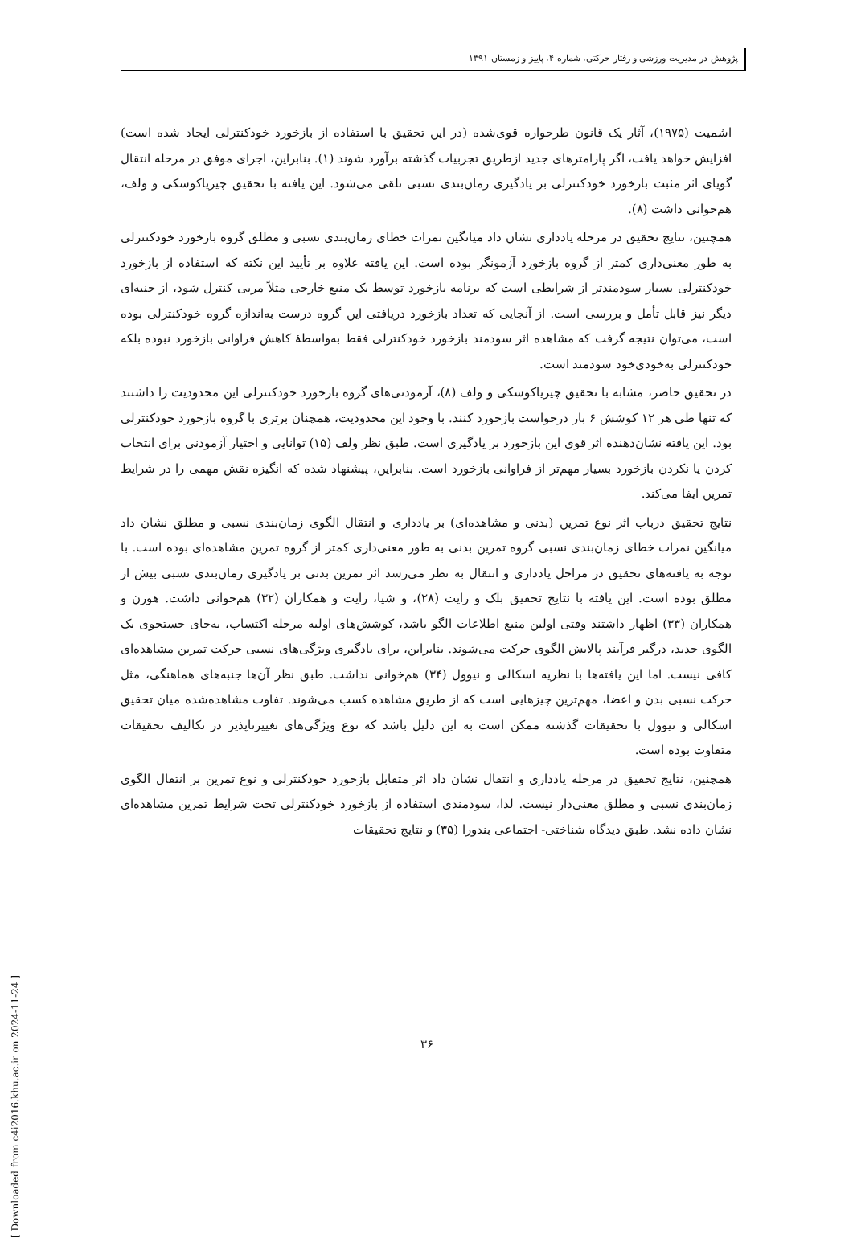پژوهش در مدیریت ورزشی و رفتار حرکتی، شماره ۴، پاییز و زمستان ۱۳۹۱
اشمیت (۱۹۷۵)، آثار یک قانون طرحواره قوی‌شده (در این تحقیق با استفاده از بازخورد خودکنترلی ایجاد شده است) افزایش خواهد یافت، اگر پارامترهای جدید ازطریق تجربیات گذشته برآورد شوند (۱). بنابراین، اجرای موفق در مرحله انتقال گویای اثر مثبت بازخورد خودکنترلی بر یادگیری زمان‌بندی نسبی تلقی می‌شود. این یافته با تحقیق چیریاکوسکی و ولف، هم‌خوانی داشت (۸).
همچنین، نتایج تحقیق در مرحله یادداری نشان داد میانگین نمرات خطای زمان‌بندی نسبی و مطلق گروه بازخورد خودکنترلی به طور معنی‌داری کمتر از گروه بازخورد آزمونگر بوده است. این یافته علاوه بر تأیید این نکته که استفاده از بازخورد خودکنترلی بسیار سودمندتر از شرایطی است که برنامه بازخورد توسط یک منبع خارجی مثلاً مربی کنترل شود، از جنبه‌ای دیگر نیز قابل تأمل و بررسی است. از آنجایی که تعداد بازخورد دریافتی این گروه درست به‌اندازه گروه خودکنترلی بوده است، می‌توان نتیجه گرفت که مشاهده اثر سودمند بازخورد خودکنترلی فقط به‌واسطهٔ کاهش فراوانی بازخورد نبوده بلکه خودکنترلی به‌خودی‌خود سودمند است.
در تحقیق حاضر، مشابه با تحقیق چیریاکوسکی و ولف (۸)، آزمودنی‌های گروه بازخورد خودکنترلی این محدودیت را داشتند که تنها طی هر ۱۲ کوشش ۶ بار درخواست بازخورد کنند. با وجود این محدودیت، همچنان برتری با گروه بازخورد خودکنترلی بود. این یافته نشان‌دهنده اثر قوی این بازخورد بر یادگیری است. طبق نظر ولف (۱۵) توانایی و اختیار آزمودنی برای انتخاب کردن یا نکردن بازخورد بسیار مهم‌تر از فراوانی بازخورد است. بنابراین، پیشنهاد شده که انگیزه نقش مهمی را در شرایط تمرین ایفا می‌کند.
نتایج تحقیق درباب اثر نوع تمرین (بدنی و مشاهده‌ای) بر یادداری و انتقال الگوی زمان‌بندی نسبی و مطلق نشان داد میانگین نمرات خطای زمان‌بندی نسبی گروه تمرین بدنی به طور معنی‌داری کمتر از گروه تمرین مشاهده‌ای بوده است. با توجه به یافته‌های تحقیق در مراحل یادداری و انتقال به نظر می‌رسد اثر تمرین بدنی بر یادگیری زمان‌بندی نسبی بیش از مطلق بوده است. این یافته با نتایج تحقیق بلک و رایت (۲۸)، و شیا، رایت و همکاران (۳۲) هم‌خوانی داشت. هورن و همکاران (۳۳) اظهار داشتند وقتی اولین منبع اطلاعات الگو باشد، کوشش‌های اولیه مرحله اکتساب، به‌جای جستجوی یک الگوی جدید، درگیر فرآیند پالایش الگوی حرکت می‌شوند. بنابراین، برای یادگیری ویژگی‌های نسبی حرکت تمرین مشاهده‌ای کافی نیست. اما این یافته‌ها با نظریه اسکالی و نیوول (۳۴) هم‌خوانی نداشت. طبق نظر آن‌ها جنبه‌های هماهنگی، مثل حرکت نسبی بدن و اعضا، مهم‌ترین چیزهایی است که از طریق مشاهده کسب می‌شوند. تفاوت مشاهده‌شده میان تحقیق اسکالی و نیوول با تحقیقات گذشته ممکن است به این دلیل باشد که نوع ویژگی‌های تغییرناپذیر در تکالیف تحقیقات متفاوت بوده است.
همچنین، نتایج تحقیق در مرحله یادداری و انتقال نشان داد اثر متقابل بازخورد خودکنترلی و نوع تمرین بر انتقال الگوی زمان‌بندی نسبی و مطلق معنی‌دار نیست. لذا، سودمندی استفاده از بازخورد خودکنترلی تحت شرایط تمرین مشاهده‌ای نشان داده نشد. طبق دیدگاه شناختی- اجتماعی بندورا (۳۵) و نتایج تحقیقات
۳۶
[ Downloaded from c4i2016.khu.ac.ir on 2024-11-24 ]